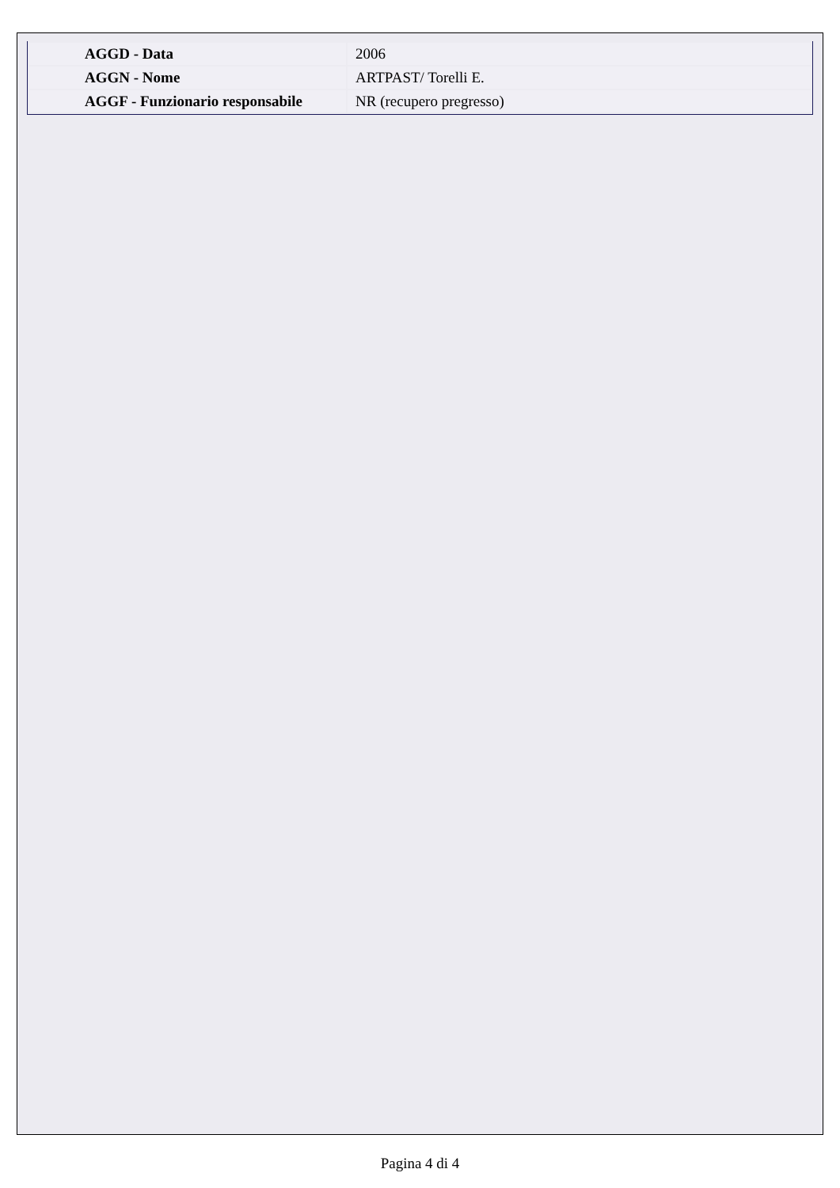| AGGD - Data | 2006 |
| AGGN - Nome | ARTPAST/ Torelli E. |
| AGGF - Funzionario responsabile | NR (recupero pregresso) |
Pagina 4 di 4